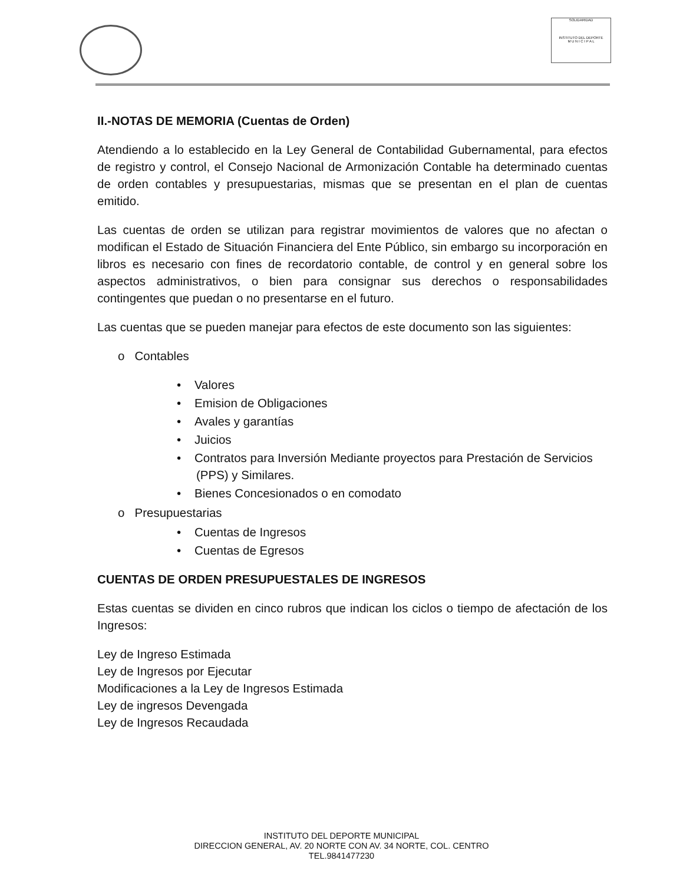SOLIDARIDAD
INSTITUTO DEL DEPORTE
M U N I C I P A L
II.-NOTAS DE MEMORIA (Cuentas de Orden)
Atendiendo a lo establecido en la Ley General de Contabilidad Gubernamental, para efectos de registro y control, el Consejo Nacional de Armonización Contable ha determinado cuentas de orden contables y presupuestarias, mismas que se presentan en el plan de cuentas emitido.
Las cuentas de orden se utilizan para registrar movimientos de valores que no afectan o modifican el Estado de Situación Financiera del Ente Público, sin embargo su incorporación en libros es necesario con fines de recordatorio contable, de control y en general sobre los aspectos administrativos, o bien para consignar sus derechos o responsabilidades contingentes que puedan o no presentarse en el futuro.
Las cuentas que se pueden manejar para efectos de este documento son las siguientes:
o Contables
• Valores
• Emision de Obligaciones
• Avales y garantías
• Juicios
• Contratos para Inversión Mediante proyectos para Prestación de Servicios (PPS) y Similares.
• Bienes Concesionados o en comodato
o Presupuestarias
• Cuentas de Ingresos
• Cuentas de Egresos
CUENTAS DE ORDEN PRESUPUESTALES DE INGRESOS
Estas cuentas se dividen en cinco rubros que indican los ciclos o tiempo de afectación de los Ingresos:
Ley de Ingreso Estimada
Ley de Ingresos por Ejecutar
Modificaciones a la Ley de Ingresos Estimada
Ley de ingresos Devengada
Ley de Ingresos Recaudada
INSTITUTO DEL DEPORTE MUNICIPAL
DIRECCION GENERAL, AV. 20 NORTE CON AV. 34 NORTE, COL. CENTRO
TEL.9841477230